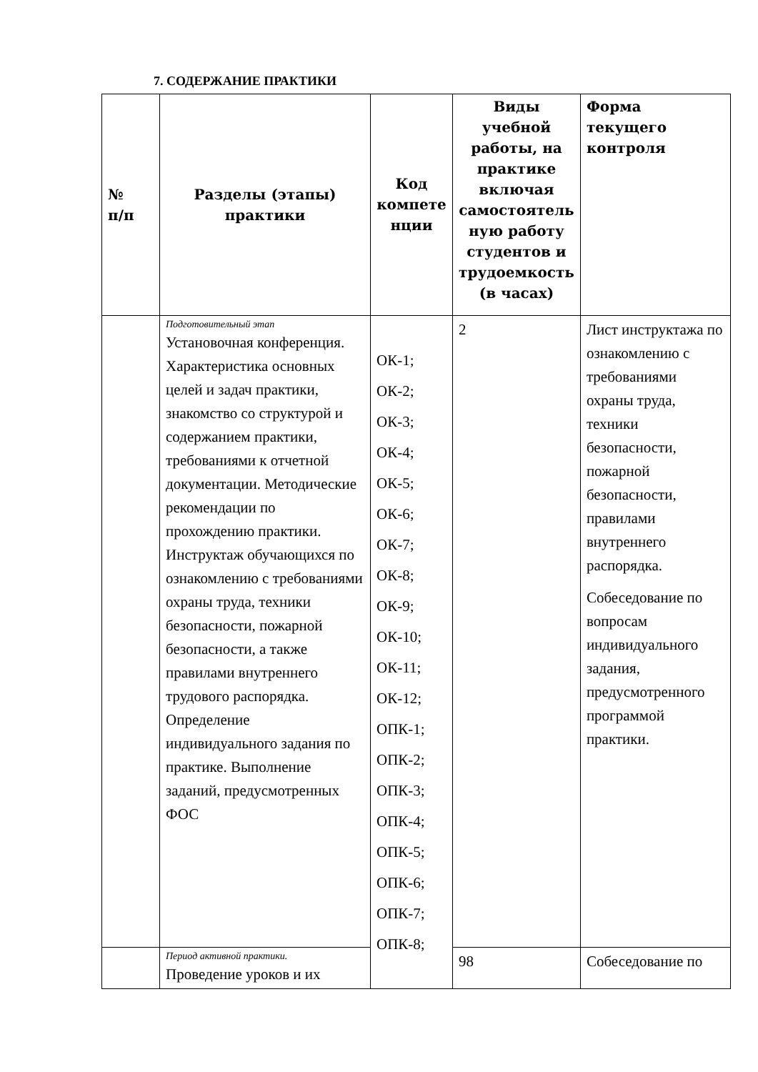7. СОДЕРЖАНИЕ ПРАКТИКИ
| № п/п | Разделы (этапы) практики | Код компете нции | Виды учебной работы, на практике включая самостоятель ную работу студентов и трудоемкость (в часах) | Форма текущего контроля |
| --- | --- | --- | --- | --- |
| | Подготовительный этап Установочная конференция. Характеристика основных целей и задач практики, знакомство со структурой и содержанием практики, требованиями к отчетной документации. Методические рекомендации по прохождению практики. Инструктаж обучающихся по ознакомлению с требованиями охраны труда, техники безопасности, пожарной безопасности, а также правилами внутреннего трудового распорядка. Определение индивидуального задания по практике. Выполнение заданий, предусмотренных ФОС | ОК-1; ОК-2; ОК-3; ОК-4; ОК-5; ОК-6; ОК-7; ОК-8; ОК-9; ОК-10; ОК-11; ОК-12; ОПК-1; ОПК-2; ОПК-3; ОПК-4; ОПК-5; ОПК-6; ОПК-7; ОПК-8; | 2 | Лист инструктажа по ознакомлению с требованиями охраны труда, техники безопасности, пожарной безопасности, правилами внутреннего распорядка. Собеседование по вопросам индивидуального задания, предусмотренного программой практики. |
| | Период активной практики. Проведение уроков и их | | 98 | Собеседование по |